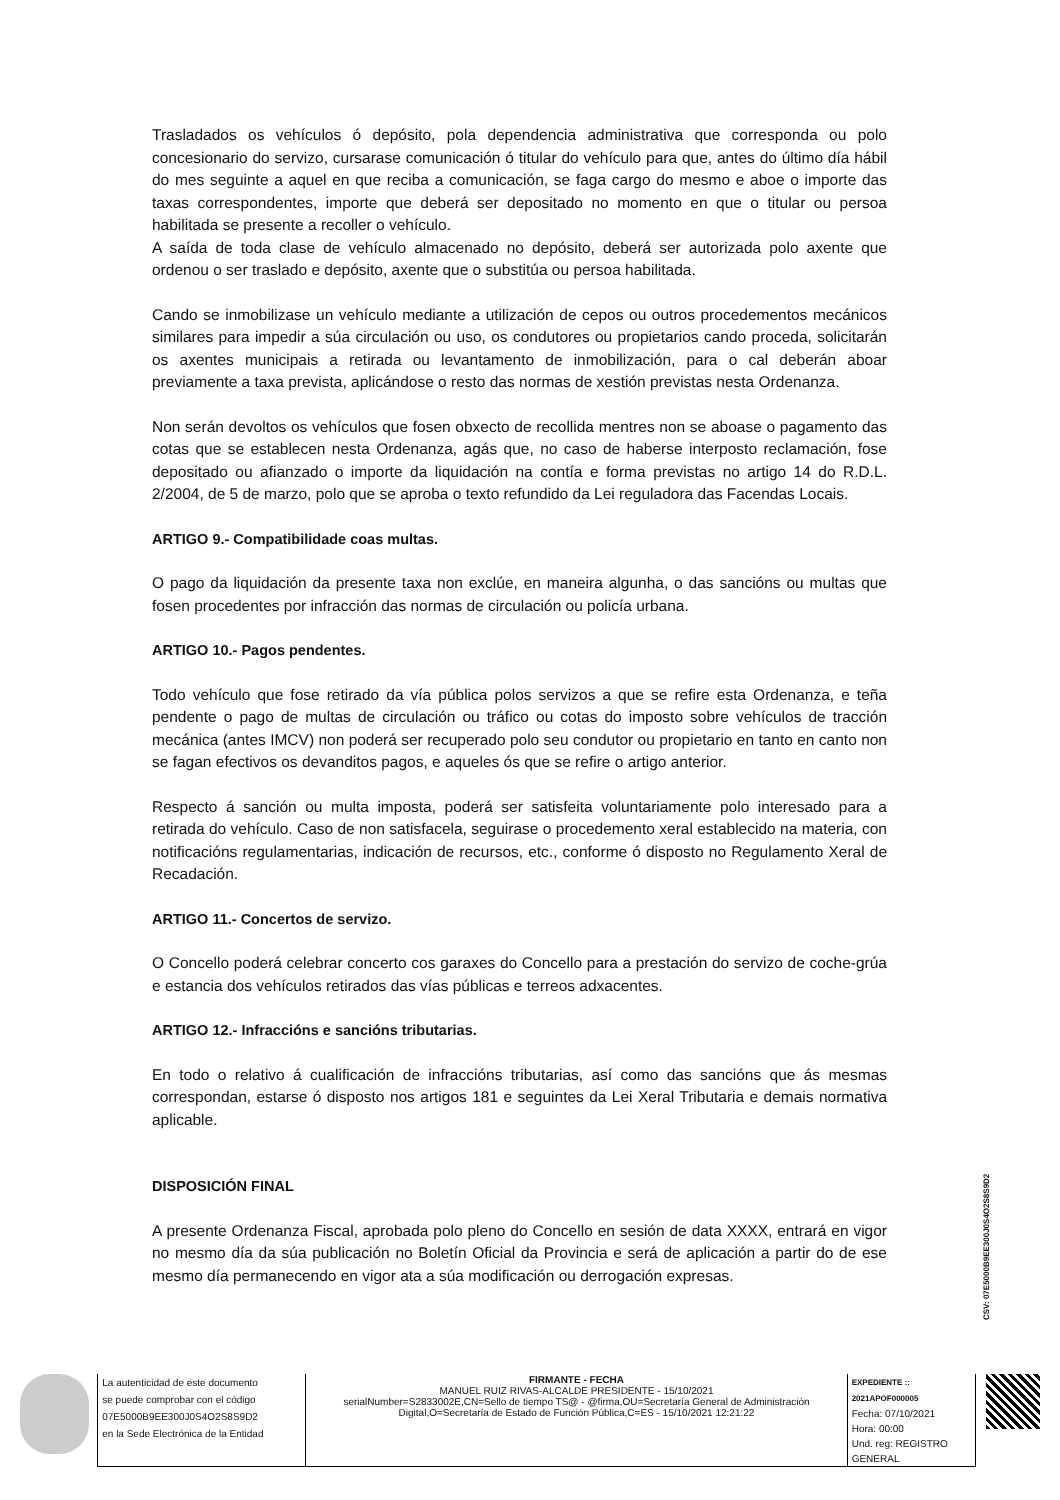Trasladados os vehículos ó depósito, pola dependencia administrativa que corresponda ou polo concesionario do servizo, cursarase comunicación ó titular do vehículo para que, antes do último día hábil do mes seguinte a aquel en que reciba a comunicación, se faga cargo do mesmo e aboe o importe das taxas correspondentes, importe que deberá ser depositado no momento en que o titular ou persoa habilitada se presente a recoller o vehículo.
A saída de toda clase de vehículo almacenado no depósito, deberá ser autorizada polo axente que ordenou o ser traslado e depósito, axente que o substitúa ou persoa habilitada.
Cando se inmobilizase un vehículo mediante a utilización de cepos ou outros procedementos mecánicos similares para impedir a súa circulación ou uso, os condutores ou propietarios cando proceda, solicitarán os axentes municipais a retirada ou levantamento de inmobilización, para o cal deberán aboar previamente a taxa prevista, aplicándose o resto das normas de xestión previstas nesta Ordenanza.
Non serán devoltos os vehículos que fosen obxecto de recollida mentres non se aboase o pagamento das cotas que se establecen nesta Ordenanza, agás que, no caso de haberse interposto reclamación, fose depositado ou afianzado o importe da liquidación na contía e forma previstas no artigo 14 do R.D.L. 2/2004, de 5 de marzo, polo que se aproba o texto refundido da Lei reguladora das Facendas Locais.
ARTIGO 9.- Compatibilidade coas multas.
O pago da liquidación da presente taxa non exclúe, en maneira algunha, o das sancións ou multas que fosen procedentes por infracción das normas de circulación ou policía urbana.
ARTIGO 10.- Pagos pendentes.
Todo vehículo que fose retirado da vía pública polos servizos a que se refire esta Ordenanza, e teña pendente o pago de multas de circulación ou tráfico ou cotas do imposto sobre vehículos de tracción mecánica (antes IMCV) non poderá ser recuperado polo seu condutor ou propietario en tanto en canto non se fagan efectivos os devanditos pagos, e aqueles ós que se refire o artigo anterior.
Respecto á sanción ou multa imposta, poderá ser satisfeita voluntariamente polo interesado para a retirada do vehículo. Caso de non satisfacela, seguirase o procedemento xeral establecido na materia, con notificacións regulamentarias, indicación de recursos, etc., conforme ó disposto no Regulamento Xeral de Recadación.
ARTIGO 11.- Concertos de servizo.
O Concello poderá celebrar concerto cos garaxes do Concello para a prestación do servizo de coche-grúa e estancia dos vehículos retirados das vías públicas e terreos adxacentes.
ARTIGO 12.- Infraccións e sancións tributarias.
En todo o relativo á cualificación de infraccións tributarias, así como das sancións que ás mesmas correspondan, estarse ó disposto nos artigos 181 e seguintes da Lei Xeral Tributaria e demais normativa aplicable.
DISPOSICIÓN FINAL
A presente Ordenanza Fiscal, aprobada polo pleno do Concello en sesión de data XXXX, entrará en vigor no mesmo día da súa publicación no Boletín Oficial da Provincia e será de aplicación a partir do de ese mesmo día permanecendo en vigor ata a súa modificación ou derrogación expresas.
CSV: 07E5000B9EE300J0S4O2S8S9D2
| La autenticidad de este documento se puede comprobar con el código 07E5000B9EE300J0S4O2S8S9D2 en la Sede Electrónica de la Entidad | FIRMANTE - FECHA MANUEL RUIZ RIVAS-ALCALDE PRESIDENTE - 15/10/2021 serialNumber=S2833002E,CN=Sello de tiempo TS@ - @firma,OU=Secretaría General de Administración Digital,O=Secretaría de Estado de Función Pública,C=ES - 15/10/2021 12:21:22 | EXPEDIENTE :: 2021APOF000005 Fecha: 07/10/2021 Hora: 00:00 Und. reg: REGISTRO GENERAL |